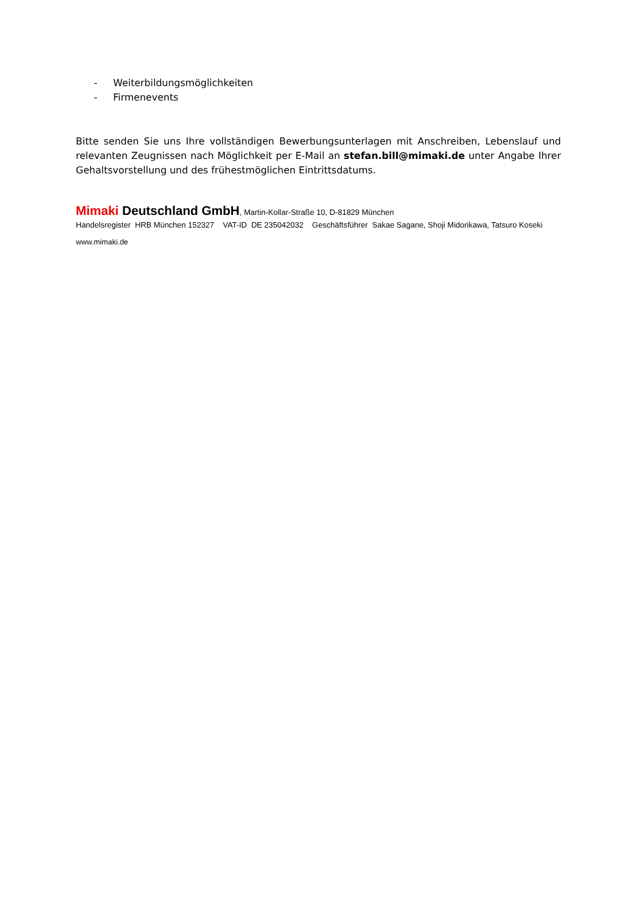- Weiterbildungsmöglichkeiten
- Firmenevents
Bitte senden Sie uns Ihre vollständigen Bewerbungsunterlagen mit Anschreiben, Lebenslauf und relevanten Zeugnissen nach Möglichkeit per E-Mail an stefan.bill@mimaki.de unter Angabe Ihrer Gehaltsvorstellung und des frühestmöglichen Eintrittsdatums.
Mimaki Deutschland GmbH, Martin-Kollar-Straße 10, D-81829 München
Handelsregister HRB München 152327 VAT-ID DE 235042032 Geschäftsführer Sakae Sagane, Shoji Midorikawa, Tatsuro Koseki
www.mimaki.de